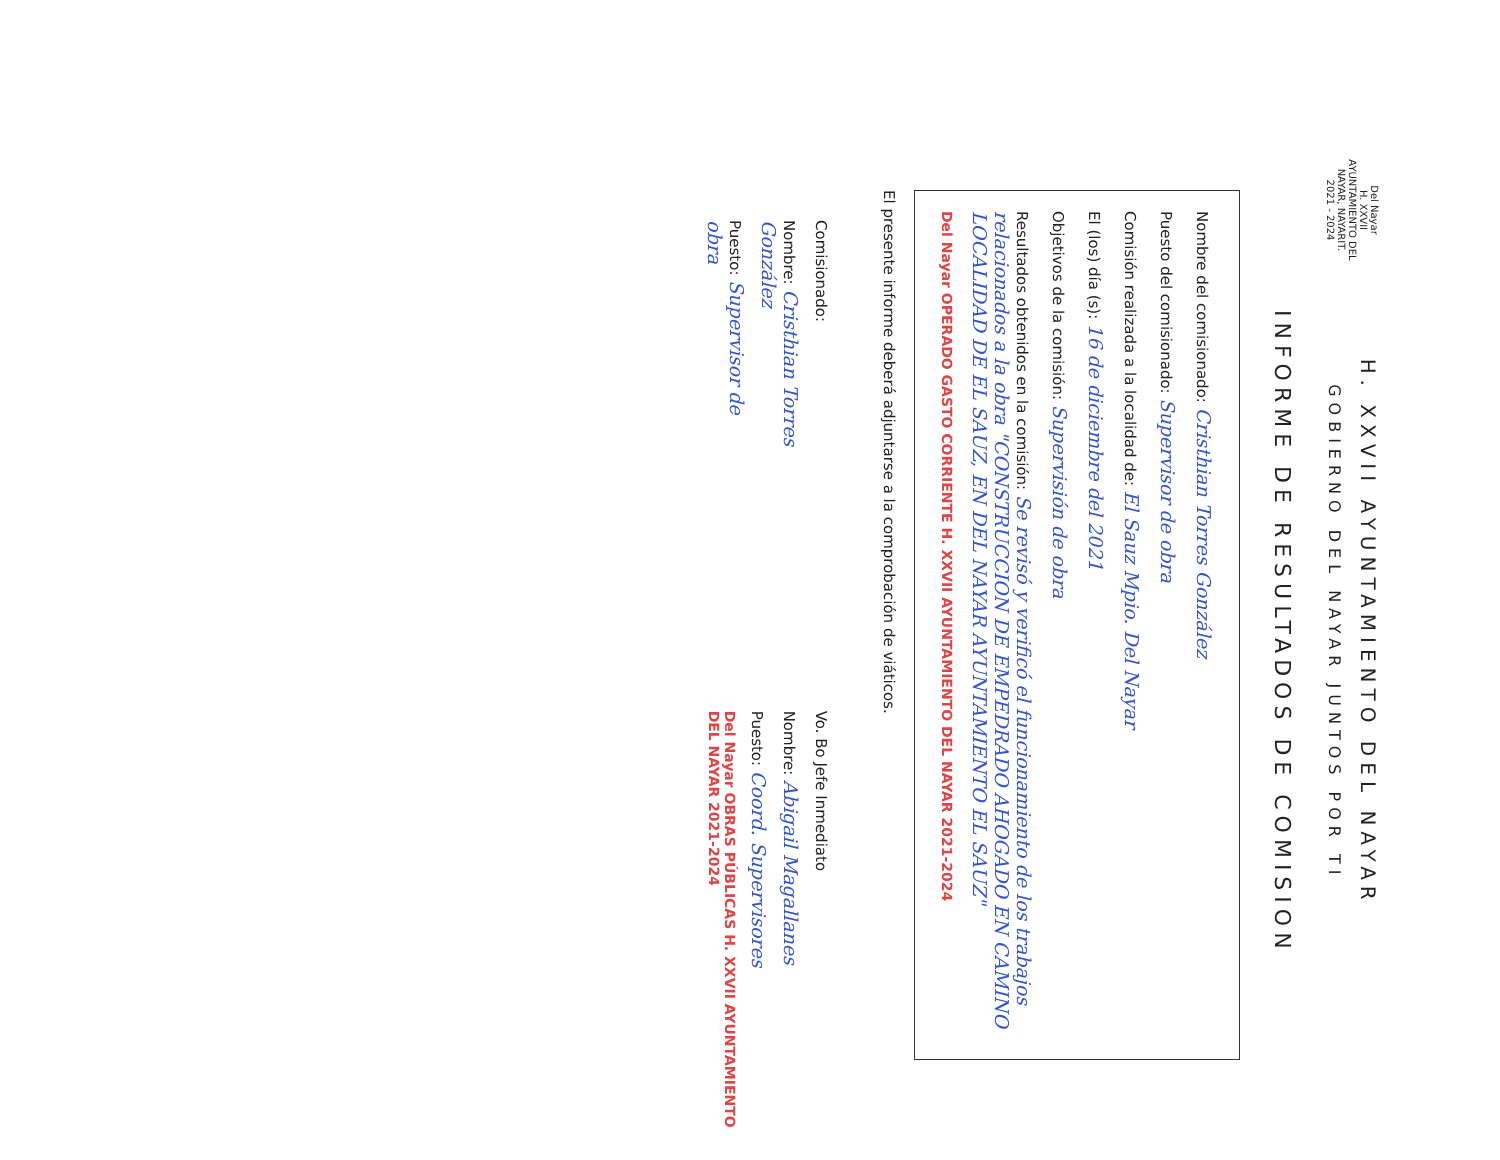Del Nayar
H. XXVII AYUNTAMIENTO DEL NAYAR, NAYARIT.
2021 - 2024
H. XXVII AYUNTAMIENTO DEL NAYAR
GOBIERNO DEL NAYAR JUNTOS POR TI
INFORME DE RESULTADOS DE COMISION
Nombre del comisionado: Cristhian Torres González
Puesto del comisionado: Supervisor de obra
Comisión realizada a la localidad de: El Sauz Mpio. Del Nayar
El (los) día (s): 16 de diciembre del 2021
Objetivos de la comisión: Supervisión de obra
Resultados obtenidos en la comisión: Se revisó y verificó el funcionamiento de los trabajos relacionados a la obra "CONSTRUCCION DE EMPEDRADO AHOGADO EN CAMINO LOCALIDAD DE EL SAUZ, EN DEL NAYAR AYUNTAMIENTO EL SAUZ"
Del Nayar OPERADO GASTO CORRIENTE H. XXVII AYUNTAMIENTO DEL NAYAR 2021-2024
El presente informe deberá adjuntarse a la comprobación de viáticos.
Comisionado:
Nombre: Cristhian Torres González
Puesto: Supervisor de obra
Vo. Bo Jefe Inmediato
Nombre: Abigail Magallanes
Puesto: Coord. Supervisores
Del Nayar OBRAS PÚBLICAS H. XXVII AYUNTAMIENTO DEL NAYAR 2021-2024